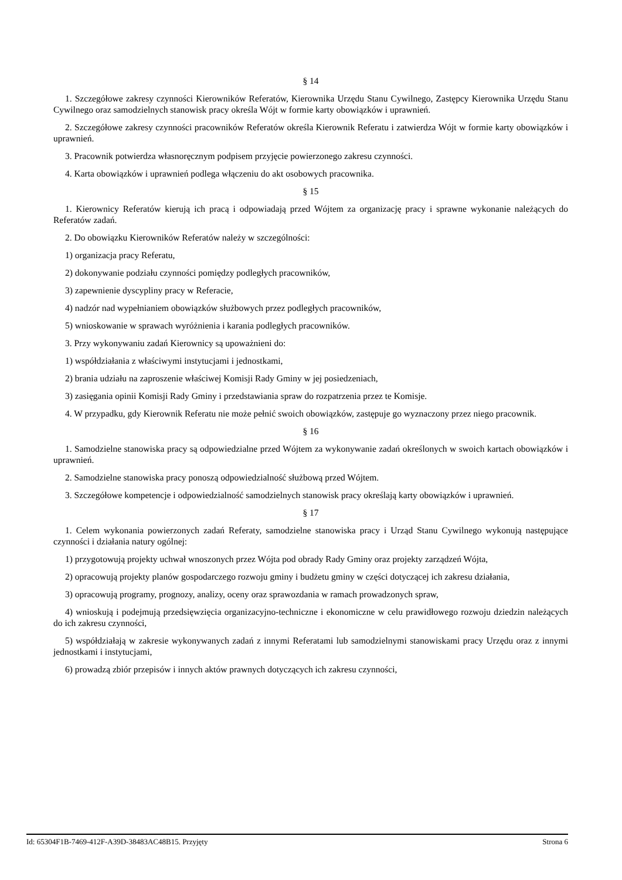§ 14
1. Szczegółowe zakresy czynności Kierowników Referatów, Kierownika Urzędu Stanu Cywilnego, Zastępcy Kierownika Urzędu Stanu Cywilnego oraz samodzielnych stanowisk pracy określa Wójt w formie karty obowiązków i uprawnień.
2. Szczegółowe zakresy czynności pracowników Referatów określa Kierownik Referatu i zatwierdza Wójt w formie karty obowiązków i uprawnień.
3. Pracownik potwierdza własnoręcznym podpisem przyjęcie powierzonego zakresu czynności.
4. Karta obowiązków i uprawnień podlega włączeniu do akt osobowych pracownika.
§ 15
1. Kierownicy Referatów kierują ich pracą i odpowiadają przed Wójtem za organizację pracy i sprawne wykonanie należących do Referatów zadań.
2. Do obowiązku Kierowników Referatów należy w szczególności:
1) organizacja pracy Referatu,
2) dokonywanie podziału czynności pomiędzy podległych pracowników,
3) zapewnienie dyscypliny pracy w Referacie,
4) nadzór nad wypełnianiem obowiązków służbowych przez podległych pracowników,
5) wnioskowanie w sprawach wyróżnienia i karania podległych pracowników.
3. Przy wykonywaniu zadań Kierownicy są upoważnieni do:
1) współdziałania z właściwymi instytucjami i jednostkami,
2) brania udziału na zaproszenie właściwej Komisji Rady Gminy w jej posiedzeniach,
3) zasięgania opinii Komisji Rady Gminy i przedstawiania spraw do rozpatrzenia przez te Komisje.
4. W przypadku, gdy Kierownik Referatu nie może pełnić swoich obowiązków, zastępuje go wyznaczony przez niego pracownik.
§ 16
1. Samodzielne stanowiska pracy są odpowiedzialne przed Wójtem za wykonywanie zadań określonych w swoich kartach obowiązków i uprawnień.
2. Samodzielne stanowiska pracy ponoszą odpowiedzialność służbową przed Wójtem.
3. Szczegółowe kompetencje i odpowiedzialność samodzielnych stanowisk pracy określają karty obowiązków i uprawnień.
§ 17
1. Celem wykonania powierzonych zadań Referaty, samodzielne stanowiska pracy i Urząd Stanu Cywilnego wykonują następujące czynności i działania natury ogólnej:
1) przygotowują projekty uchwał wnoszonych przez Wójta pod obrady Rady Gminy oraz projekty zarządzeń Wójta,
2) opracowują projekty planów gospodarczego rozwoju gminy i budżetu gminy w części dotyczącej ich zakresu działania,
3) opracowują programy, prognozy, analizy, oceny oraz sprawozdania w ramach prowadzonych spraw,
4) wnioskują i podejmują przedsięwzięcia organizacyjno-techniczne i ekonomiczne w celu prawidłowego rozwoju dziedzin należących do ich zakresu czynności,
5) współdziałają w zakresie wykonywanych zadań z innymi Referatami lub samodzielnymi stanowiskami pracy Urzędu oraz z innymi jednostkami i instytucjami,
6) prowadzą zbiór przepisów i innych aktów prawnych dotyczących ich zakresu czynności,
Id: 65304F1B-7469-412F-A39D-38483AC48B15. Przyjęty Strona 6